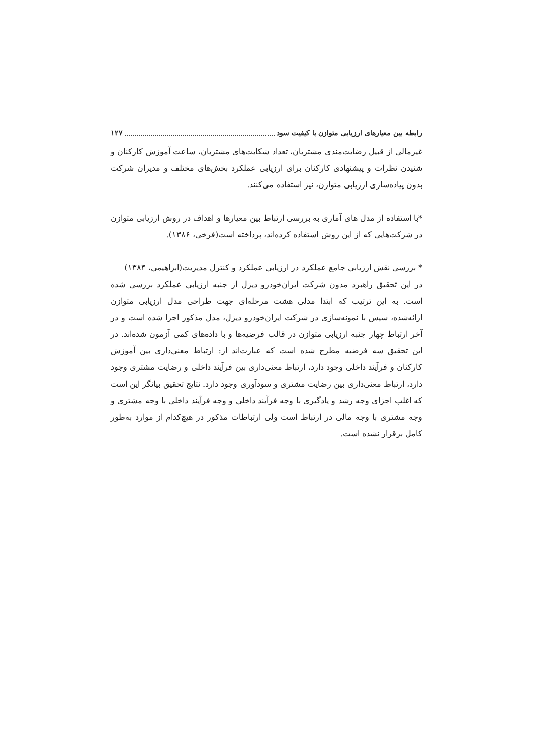رابطه بین معیارهای ارزیابی متوازن با کیفیت سود ۱۲۷
غیرمالی از قبیل رضایت‌مندی مشتریان، تعداد شکایت‌های مشتریان، ساعت آموزش کارکنان و شنیدن نظرات و پیشنهادی کارکنان برای ارزیابی عملکرد بخش‌های مختلف و مدیران شرکت بدون پیاده‌سازی ارزیابی متوازن، نیز استفاده می‌کنند.
*با استفاده از مدل های آماری به بررسی ارتباط بین معیارها و اهداف در روش ارزیابی متوازن در شرکت‌هایی که از این روش استفاده کرده‌اند، پرداخته است(فرخی، ۱۳۸۶).
* بررسی نقش ارزیابی جامع عملکرد در ارزیابی عملکرد و کنترل مدیریت(ابراهیمی، ۱۳۸۴)
در این تحقیق راهبرد مدون شرکت ایران‌خودرو دیزل از جنبه ارزیابی عملکرد بررسی شده است. به این ترتیب که ابتدا مدلی هشت مرحله‌ای جهت طراحی مدل ارزیابی متوازن ارائه‌شده، سپس با نمونه‌سازی در شرکت ایران‌خودرو دیزل، مدل مذکور اجرا شده است و در آخر ارتباط چهار جنبه ارزیابی متوازن در قالب فرضیه‌ها و با داده‌های کمی آزمون شده‌اند. در این تحقیق سه فرضیه مطرح شده است که عبارت‌اند از: ارتباط معنی‌داری بین آموزش کارکنان و فرآیند داخلی وجود دارد، ارتباط معنی‌داری بین فرآیند داخلی و رضایت مشتری وجود دارد، ارتباط معنی‌داری بین رضایت مشتری و سودآوری وجود دارد. نتایج تحقیق بیانگر این است که اغلب اجزای وجه رشد و یادگیری با وجه فرآیند داخلی و وجه فرآیند داخلی با وجه مشتری و وجه مشتری با وجه مالی در ارتباط است ولی ارتباطات مذکور در هیچ‌کدام از موارد به‌طور کامل برقرار نشده است.